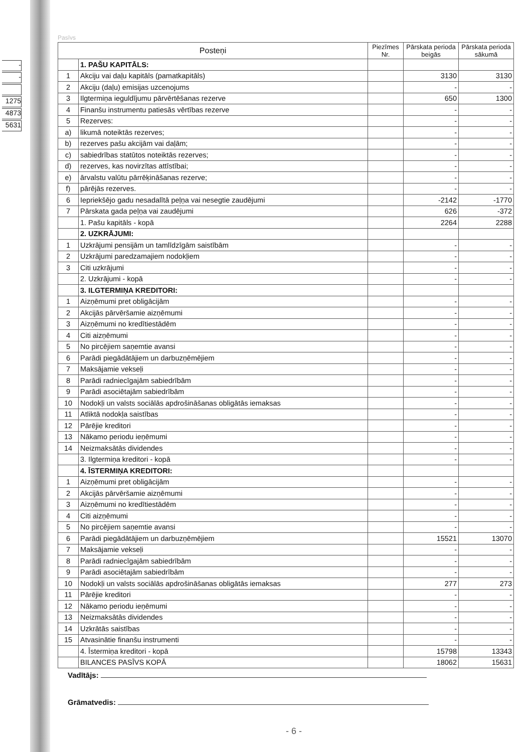-
-
1275
4873
5631
Pasīvs
| Posteņi | | Piezīmes Nr. | Pārskata perioda beigās | Pārskata perioda sākumā |
| --- | --- | --- | --- | --- |
| | 1. PAŠU KAPITĀLS: | | | |
| 1 | Akciju vai daļu kapitāls (pamatkapitāls) | | 3130 | 3130 |
| 2 | Akciju (daļu) emisijas uzcenojums | | - | - |
| 3 | Ilgtermiņa ieguldījumu pārvērtēšanas rezerve | | 650 | 1300 |
| 4 | Finanšu instrumentu patiesās vērtības rezerve | | - | - |
| 5 | Rezerves: | | - | - |
| a) | likumā noteiktās rezerves; | | - | - |
| b) | rezerves pašu akcijām vai daļām; | | - | - |
| c) | sabiedrības statūtos noteiktās rezerves; | | - | - |
| d) | rezerves, kas novirzītas attīstībai; | | - | - |
| e) | ārvalstu valūtu pārrēķināšanas rezerve; | | - | - |
| f) | pārējās rezerves. | | - | - |
| 6 | Iepriekšējo gadu nesadalītā peļņa vai nesegtie zaudējumi | | -2142 | -1770 |
| 7 | Pārskata gada peļņa vai zaudējumi | | 626 | -372 |
| | 1. Pašu kapitāls - kopā | | 2264 | 2288 |
| | 2. UZKRĀJUMI: | | | |
| 1 | Uzkrājumi pensijām un tamlīdzīgām saistībām | | - | - |
| 2 | Uzkrājumi paredzamajiem nodokļiem | | - | - |
| 3 | Citi uzkrājumi | | - | - |
| | 2. Uzkrājumi - kopā | | - | - |
| | 3. ILGTERMIŅA KREDITORI: | | | |
| 1 | Aizņēmumi pret obligācijām | | - | - |
| 2 | Akcijās pārvēršamie aizņēmumi | | - | - |
| 3 | Aizņēmumi no kredītiestādēm | | - | - |
| 4 | Citi aizņēmumi | | - | - |
| 5 | No pircējiem saņemtie avansi | | - | - |
| 6 | Parādi piegādātājiem un darbuzņēmējiem | | - | - |
| 7 | Maksājamie vekseļi | | - | - |
| 8 | Parādi radniecīgajām sabiedrībām | | - | - |
| 9 | Parādi asociētajām sabiedrībām | | - | - |
| 10 | Nodokļi un valsts sociālās apdrošināšanas obligātās iemaksas | | - | - |
| 11 | Atliktā nodokļa saistības | | - | - |
| 12 | Pārējie kreditori | | - | - |
| 13 | Nākamo periodu ieņēmumi | | - | - |
| 14 | Neizmaksātās dividendes | | - | - |
| | 3. Ilgtermiņa kreditori - kopā | | - | - |
| | 4. ĪSTERMIŅA KREDITORI: | | | |
| 1 | Aizņēmumi pret obligācijām | | - | - |
| 2 | Akcijās pārvēršamie aizņēmumi | | - | - |
| 3 | Aizņēmumi no kredītiestādēm | | - | - |
| 4 | Citi aizņēmumi | | - | - |
| 5 | No pircējiem saņemtie avansi | | - | - |
| 6 | Parādi piegādātājiem un darbuzņēmējiem | | 15521 | 13070 |
| 7 | Maksājamie vekseļi | | - | - |
| 8 | Parādi radniecīgajām sabiedrībām | | - | - |
| 9 | Parādi asociētajām sabiedrībām | | - | - |
| 10 | Nodokļi un valsts sociālās apdrošināšanas obligātās iemaksas | | 277 | 273 |
| 11 | Pārējie kreditori | | - | - |
| 12 | Nākamo periodu ieņēmumi | | - | - |
| 13 | Neizmaksātās dividendes | | - | - |
| 14 | Uzkrātās saistības | | - | - |
| 15 | Atvasinātie finanšu instrumenti | | - | - |
| | 4. Īstermiņa kreditori - kopā | | 15798 | 13343 |
| | BILANCES PASĪVS KOPĀ | | 18062 | 15631 |
Vadītājs:
Grāmatvedis:
- 6 -